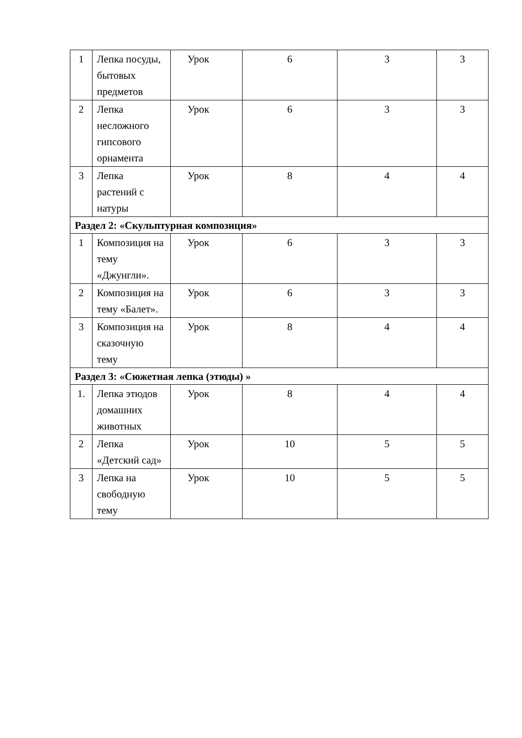| 1 | Лепка посуды, бытовых предметов | Урок | 6 | 3 | 3 |
| 2 | Лепка несложного гипсового орнамента | Урок | 6 | 3 | 3 |
| 3 | Лепка растений с натуры | Урок | 8 | 4 | 4 |
| Раздел 2: «Скульптурная композиция» | | | | | |
| 1 | Композиция на тему «Джунгли». | Урок | 6 | 3 | 3 |
| 2 | Композиция на тему «Балет». | Урок | 6 | 3 | 3 |
| 3 | Композиция на сказочную тему | Урок | 8 | 4 | 4 |
| Раздел 3: «Сюжетная лепка (этюды) » | | | | | |
| 1. | Лепка этюдов домашних животных | Урок | 8 | 4 | 4 |
| 2 | Лепка «Детский сад» | Урок | 10 | 5 | 5 |
| 3 | Лепка на свободную тему | Урок | 10 | 5 | 5 |